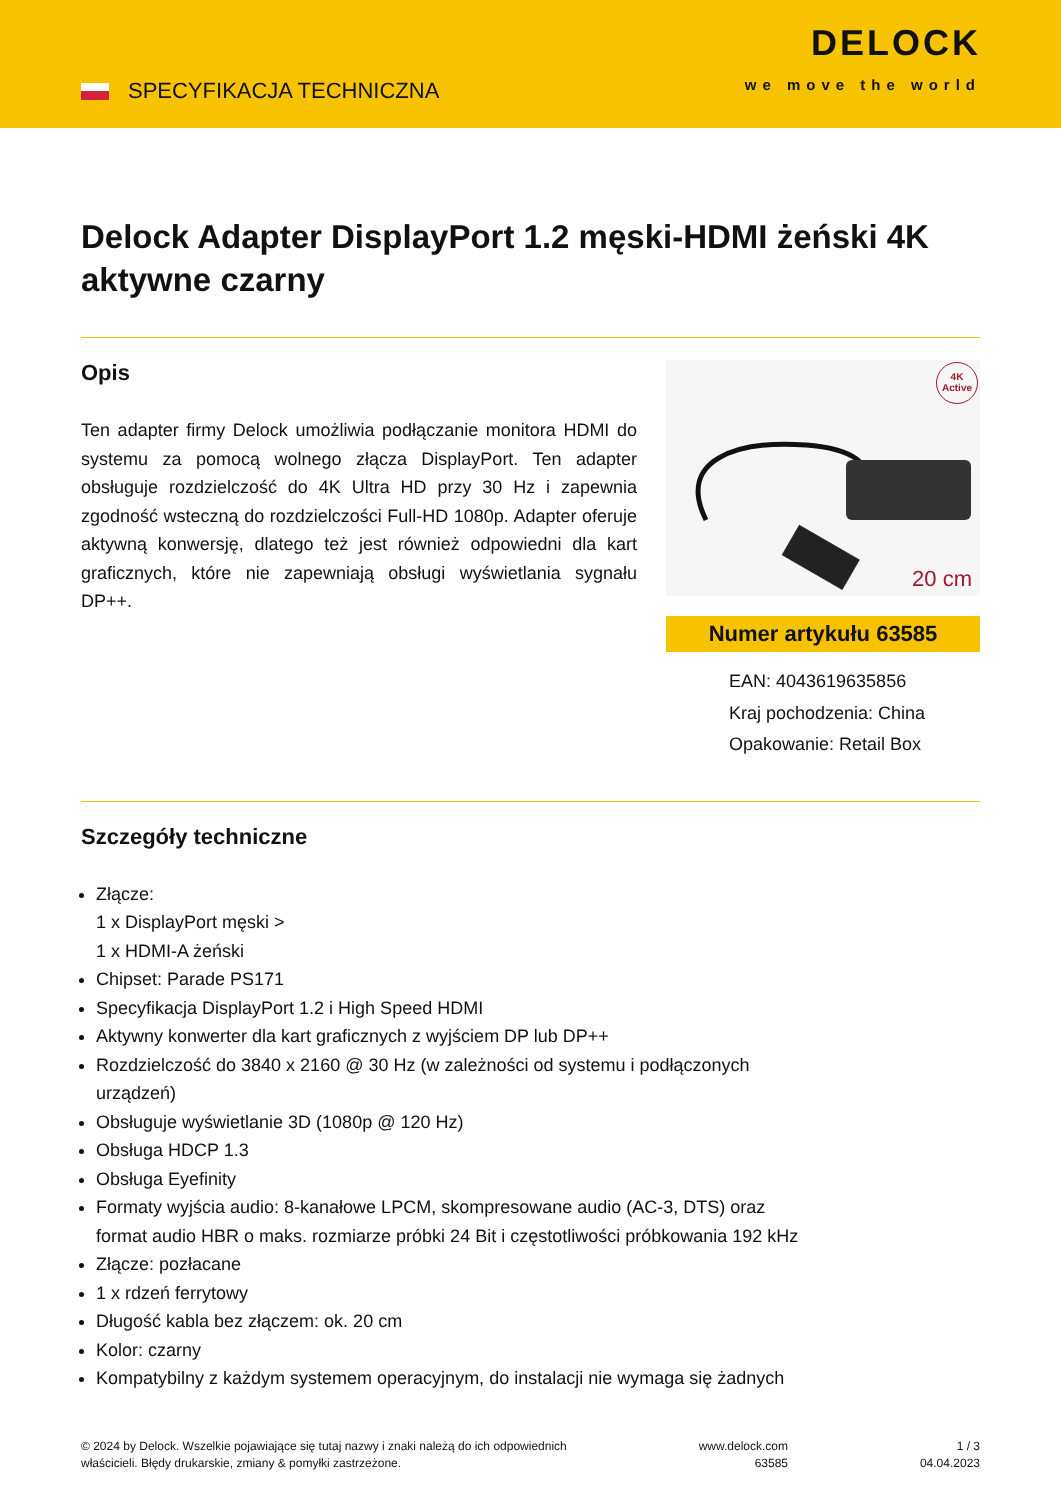SPECYFIKACJA TECHNICZNA
DELOCK
we move the world
Delock Adapter DisplayPort 1.2 męski-HDMI żeński 4K aktywne czarny
Opis
Ten adapter firmy Delock umożliwia podłączanie monitora HDMI do systemu za pomocą wolnego złącza DisplayPort. Ten adapter obsługuje rozdzielczość do 4K Ultra HD przy 30 Hz i zapewnia zgodność wsteczną do rozdzielczości Full-HD 1080p. Adapter oferuje aktywną konwersję, dlatego też jest również odpowiedni dla kart graficznych, które nie zapewniają obsługi wyświetlania sygnału DP++.
4K
Active
20 cm
Numer artykułu 63585
EAN: 4043619635856
Kraj pochodzenia: China
Opakowanie: Retail Box
Szczegóły techniczne
Złącze:
1 x DisplayPort męski >
1 x HDMI-A żeński
Chipset: Parade PS171
Specyfikacja DisplayPort 1.2 i High Speed HDMI
Aktywny konwerter dla kart graficznych z wyjściem DP lub DP++
Rozdzielczość do 3840 x 2160 @ 30 Hz (w zależności od systemu i podłączonych urządzeń)
Obsługuje wyświetlanie 3D (1080p @ 120 Hz)
Obsługa HDCP 1.3
Obsługa Eyefinity
Formaty wyjścia audio: 8-kanałowe LPCM, skompresowane audio (AC-3, DTS) oraz format audio HBR o maks. rozmiarze próbki 24 Bit i częstotliwości próbkowania 192 kHz
Złącze: pozłacane
1 x rdzeń ferrytowy
Długość kabla bez złączem: ok. 20 cm
Kolor: czarny
Kompatybilny z każdym systemem operacyjnym, do instalacji nie wymaga się żadnych
© 2024 by Delock. Wszelkie pojawiające się tutaj nazwy i znaki należą do ich odpowiednich
właścicieli. Błędy drukarskie, zmiany & pomyłki zastrzeżone.
www.delock.com
63585
1 / 3
04.04.2023